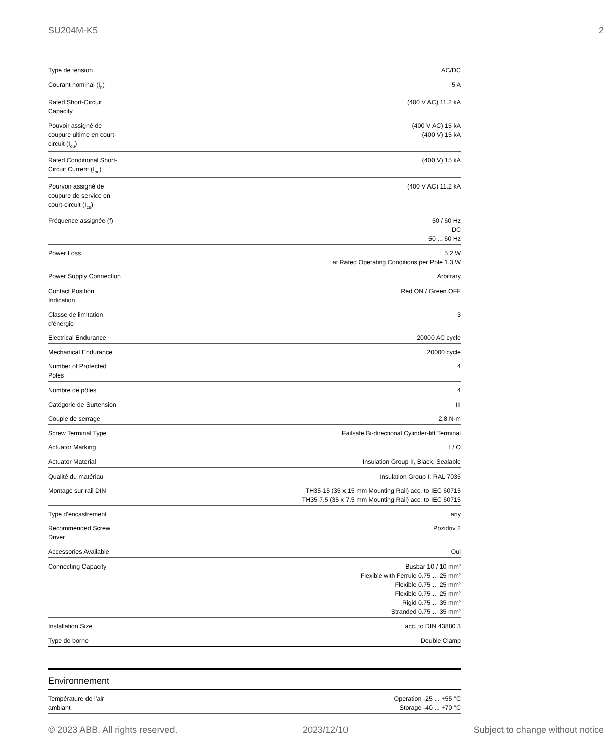SU204M-K5 2
| Type de tension | AC/DC |
| Courant nominal (I<sub>n</sub>) | 5 A |
| Rated Short-Circuit Capacity | (400 V AC) 11.2 kA |
| Pouvoir assigné de coupure ultime en court- circuit (I<sub>cu</sub>) | (400 V AC) 15 kA (400 V) 15 kA |
| Rated Conditional Short- Circuit Current (I<sub>nc</sub>) | (400 V) 15 kA |
| Pourvoir assigné de coupure de service en court-circuit (I<sub>cs</sub>) | (400 V AC) 11.2 kA |
| Fréquence assignée (f) | 50 / 60 Hz DC 50 ... 60 Hz |
| Power Loss | 5.2 W at Rated Operating Conditions per Pole 1.3 W |
| Power Supply Connection | Arbitrary |
| Contact Position Indication | Red ON / Green OFF |
| Classe de limitation d'énergie | 3 |
| Electrical Endurance | 20000 AC cycle |
| Mechanical Endurance | 20000 cycle |
| Number of Protected Poles | 4 |
| Nombre de pôles | 4 |
| Catégorie de Surtension | III |
| Couple de serrage | 2.8 N·m |
| Screw Terminal Type | Failsafe Bi-directional Cylinder-lift Terminal |
| Actuator Marking | I / O |
| Actuator Material | Insulation Group II, Black, Sealable |
| Qualité du matériau | Insulation Group I, RAL 7035 |
| Montage sur rail DIN | TH35-15 (35 x 15 mm Mounting Rail) acc. to IEC 60715 TH35-7.5 (35 x 7.5 mm Mounting Rail) acc. to IEC 60715 |
| Type d'encastrement | any |
| Recommended Screw Driver | Pozidriv 2 |
| Accessories Available | Oui |
| Connecting Capacity | Busbar 10 / 10 mm² Flexible with Ferrule 0.75 ... 25 mm² Flexible 0.75 ... 25 mm² Flexible 0.75 ... 25 mm² Rigid 0.75 ... 35 mm² Stranded 0.75 ... 35 mm² |
| Installation Size | acc. to DIN 43880 3 |
| Type de borne | Double Clamp |
Environnement
| Température de l’air ambiant | Operation -25 ... +55 °C Storage -40 ... +70 °C |
© 2023 ABB. All rights reserved. 2023/12/10 Subject to change without notice